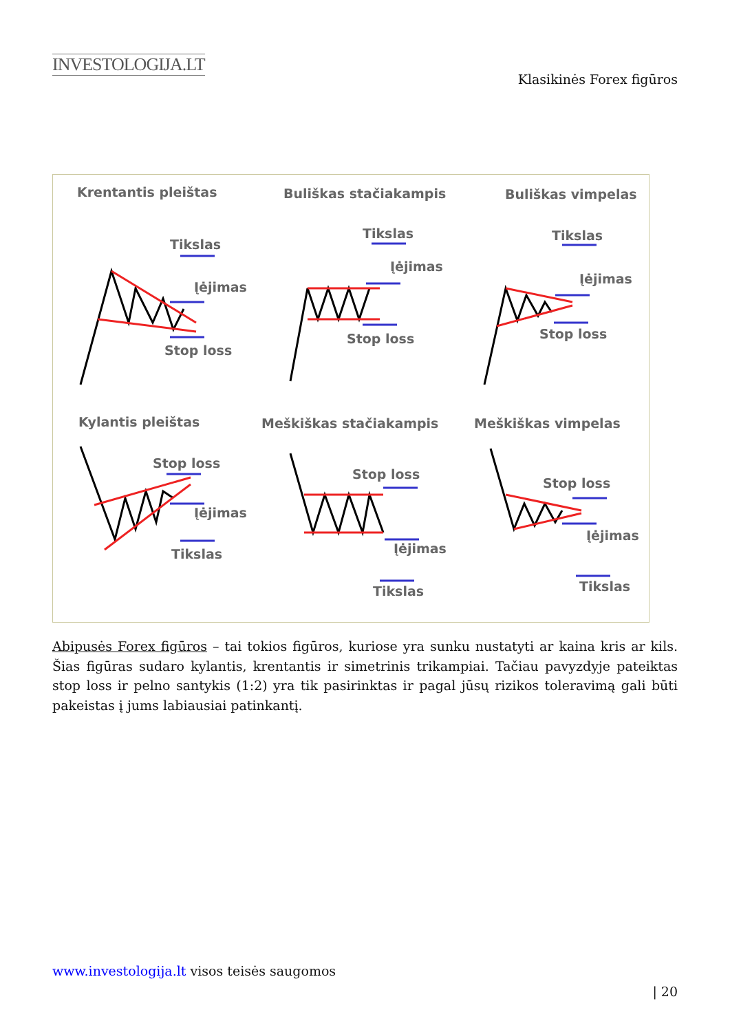INVESTOLOGIJA.LT
Klasikinės Forex figūros
Krentantis pleištas
Buliškas stačiakampis
Buliškas vimpelas
Tikslas
Įėjimas
Stop loss
Tikslas
Įėjimas
Stop loss
Tikslas
Įėjimas
Stop loss
Kylantis pleištas
Meškiškas stačiakampis
Meškiškas vimpelas
Stop loss
Įėjimas
Tikslas
Stop loss
Įėjimas
Tikslas
Stop loss
Įėjimas
Tikslas
Abipusės Forex figūros – tai tokios figūros, kuriose yra sunku nustatyti ar kaina kris ar kils. Šias figūras sudaro kylantis, krentantis ir simetrinis trikampiai. Tačiau pavyzdyje pateiktas stop loss ir pelno santykis (1:2) yra tik pasirinktas ir pagal jūsų rizikos toleravimą gali būti pakeistas į jums labiausiai patinkantį.
www.investologija.lt visos teisės saugomos
| 20